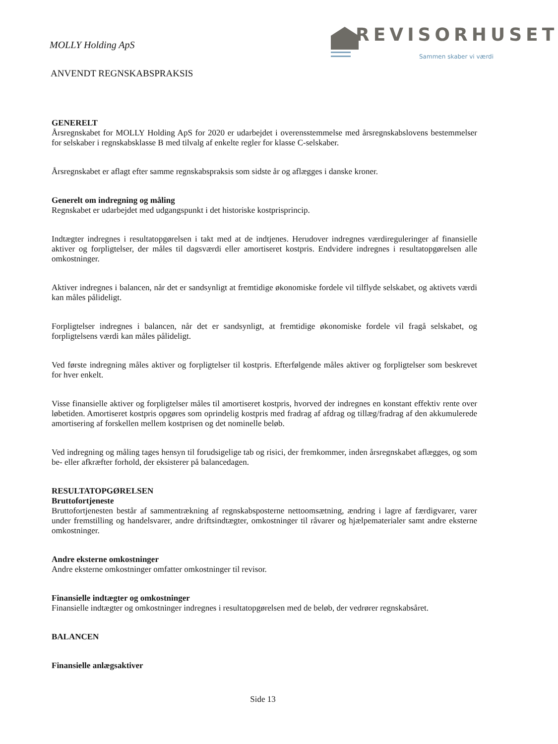MOLLY Holding ApS
REVISORHUSET
Sammen skaber vi værdi
ANVENDT REGNSKABSPRAKSIS
GENERELT
Årsregnskabet for MOLLY Holding ApS for 2020 er udarbejdet i overensstemmelse med årsregnskabslovens bestemmelser for selskaber i regnskabsklasse B med tilvalg af enkelte regler for klasse C-selskaber.
Årsregnskabet er aflagt efter samme regnskabspraksis som sidste år og aflægges i danske kroner.
Generelt om indregning og måling
Regnskabet er udarbejdet med udgangspunkt i det historiske kostprisprincip.
Indtægter indregnes i resultatopgørelsen i takt med at de indtjenes. Herudover indregnes værdireguleringer af finansielle aktiver og forpligtelser, der måles til dagsværdi eller amortiseret kostpris. Endvidere indregnes i resultatopgørelsen alle omkostninger.
Aktiver indregnes i balancen, når det er sandsynligt at fremtidige økonomiske fordele vil tilflyde selskabet, og aktivets værdi kan måles pålideligt.
Forpligtelser indregnes i balancen, når det er sandsynligt, at fremtidige økonomiske fordele vil fragå selskabet, og forpligtelsens værdi kan måles pålideligt.
Ved første indregning måles aktiver og forpligtelser til kostpris. Efterfølgende måles aktiver og forpligtelser som beskrevet for hver enkelt.
Visse finansielle aktiver og forpligtelser måles til amortiseret kostpris, hvorved der indregnes en konstant effektiv rente over løbetiden. Amortiseret kostpris opgøres som oprindelig kostpris med fradrag af afdrag og tillæg/fradrag af den akkumulerede amortisering af forskellen mellem kostprisen og det nominelle beløb.
Ved indregning og måling tages hensyn til forudsigelige tab og risici, der fremkommer, inden årsregnskabet aflægges, og som be- eller afkræfter forhold, der eksisterer på balancedagen.
RESULTATOPGØRELSEN
Bruttofortjeneste
Bruttofortjenesten består af sammentrækning af regnskabsposterne nettoomsætning, ændring i lagre af færdigvarer, varer under fremstilling og handelsvarer, andre driftsindtægter, omkostninger til råvarer og hjælpematerialer samt andre eksterne omkostninger.
Andre eksterne omkostninger
Andre eksterne omkostninger omfatter omkostninger til revisor.
Finansielle indtægter og omkostninger
Finansielle indtægter og omkostninger indregnes i resultatopgørelsen med de beløb, der vedrører regnskabsåret.
BALANCEN
Finansielle anlægsaktiver
Side 13